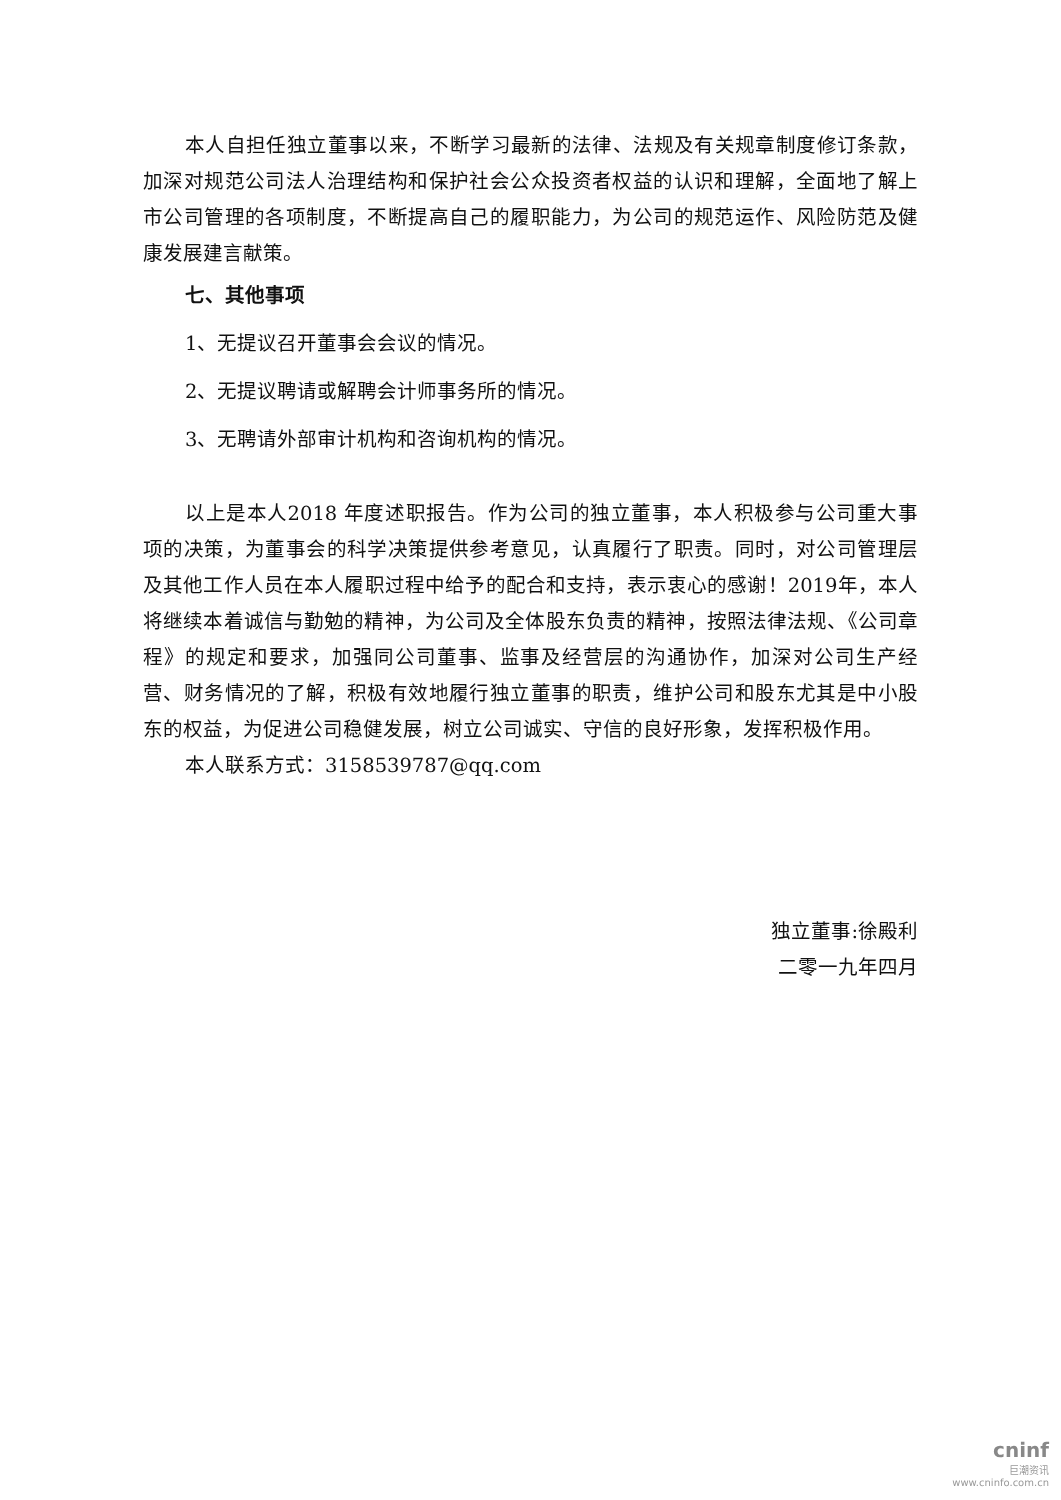本人自担任独立董事以来，不断学习最新的法律、法规及有关规章制度修订条款，加深对规范公司法人治理结构和保护社会公众投资者权益的认识和理解，全面地了解上市公司管理的各项制度，不断提高自己的履职能力，为公司的规范运作、风险防范及健康发展建言献策。
七、其他事项
1、无提议召开董事会会议的情况。
2、无提议聘请或解聘会计师事务所的情况。
3、无聘请外部审计机构和咨询机构的情况。
以上是本人2018 年度述职报告。作为公司的独立董事，本人积极参与公司重大事项的决策，为董事会的科学决策提供参考意见，认真履行了职责。同时，对公司管理层及其他工作人员在本人履职过程中给予的配合和支持，表示衷心的感谢！2019年，本人将继续本着诚信与勤勉的精神，为公司及全体股东负责的精神，按照法律法规、《公司章程》的规定和要求，加强同公司董事、监事及经营层的沟通协作，加深对公司生产经营、财务情况的了解，积极有效地履行独立董事的职责，维护公司和股东尤其是中小股东的权益，为促进公司稳健发展，树立公司诚实、守信的良好形象，发挥积极作用。
本人联系方式：3158539787@qq.com
独立董事:徐殿利
二零一九年四月
cninf
巨潮资讯
www.cninfo.com.cn